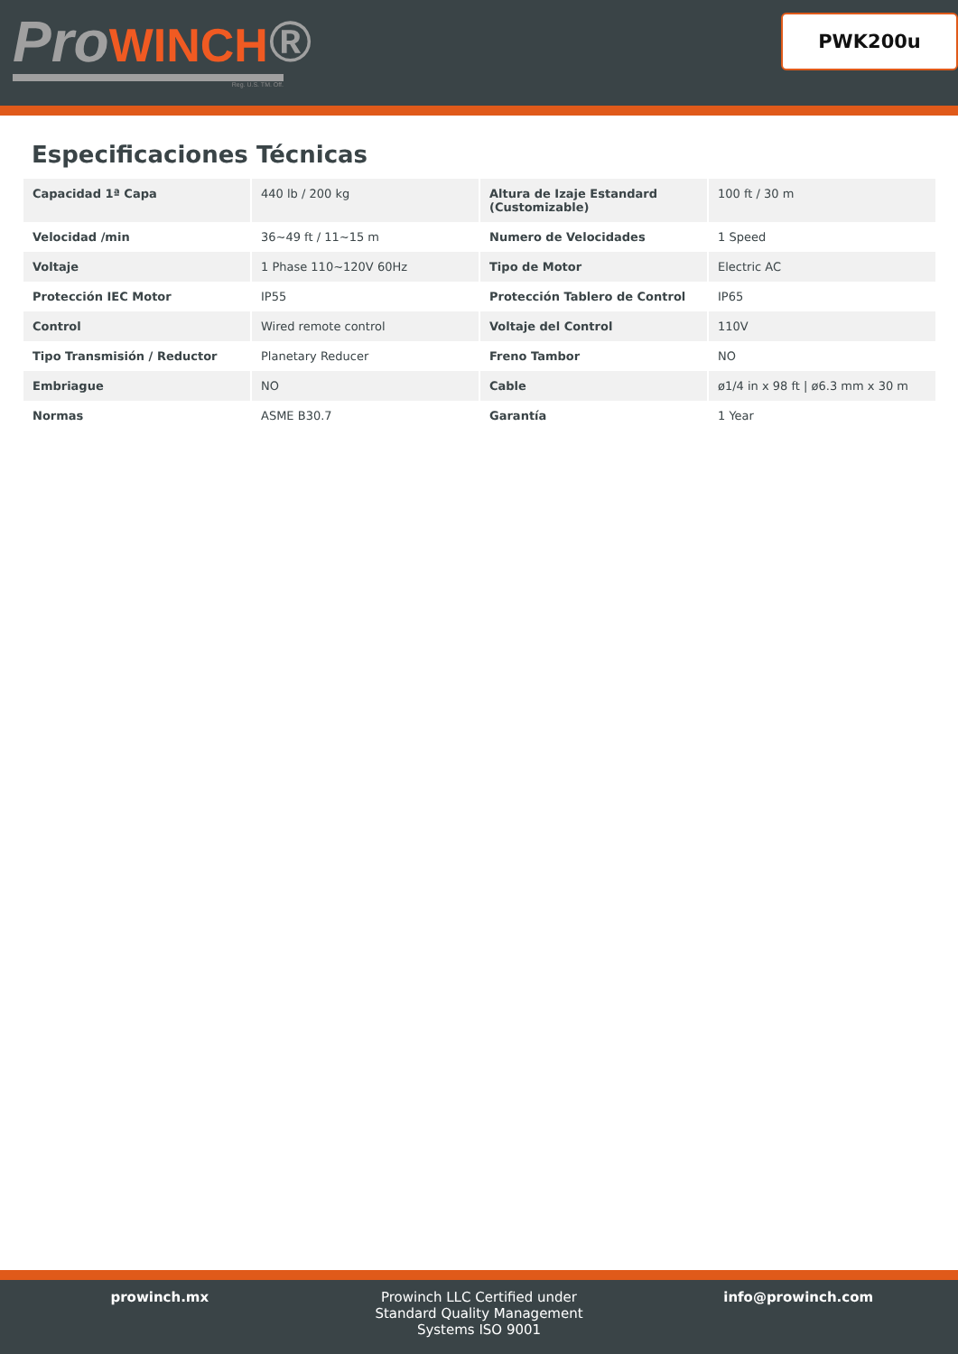ProWINCH®
Reg. U.S. TM. Off.
PWK200u
Especificaciones Técnicas
| Capacidad 1ª Capa | 440 lb / 200 kg | Altura de Izaje Estandard (Customizable) | 100 ft / 30 m |
| Velocidad /min | 36~49 ft / 11~15 m | Numero de Velocidades | 1 Speed |
| Voltaje | 1 Phase 110~120V 60Hz | Tipo de Motor | Electric AC |
| Protección IEC Motor | IP55 | Protección Tablero de Control | IP65 |
| Control | Wired remote control | Voltaje del Control | 110V |
| Tipo Transmisión / Reductor | Planetary Reducer | Freno Tambor | NO |
| Embriague | NO | Cable | ø1/4 in x 98 ft / ø6.3 mm x 30 m |
| Normas | ASME B30.7 | Garantía | 1 Year |
prowinch.mx Prowinch LLC Certified under
Standard Quality Management
Systems ISO 9001
info@prowinch.com